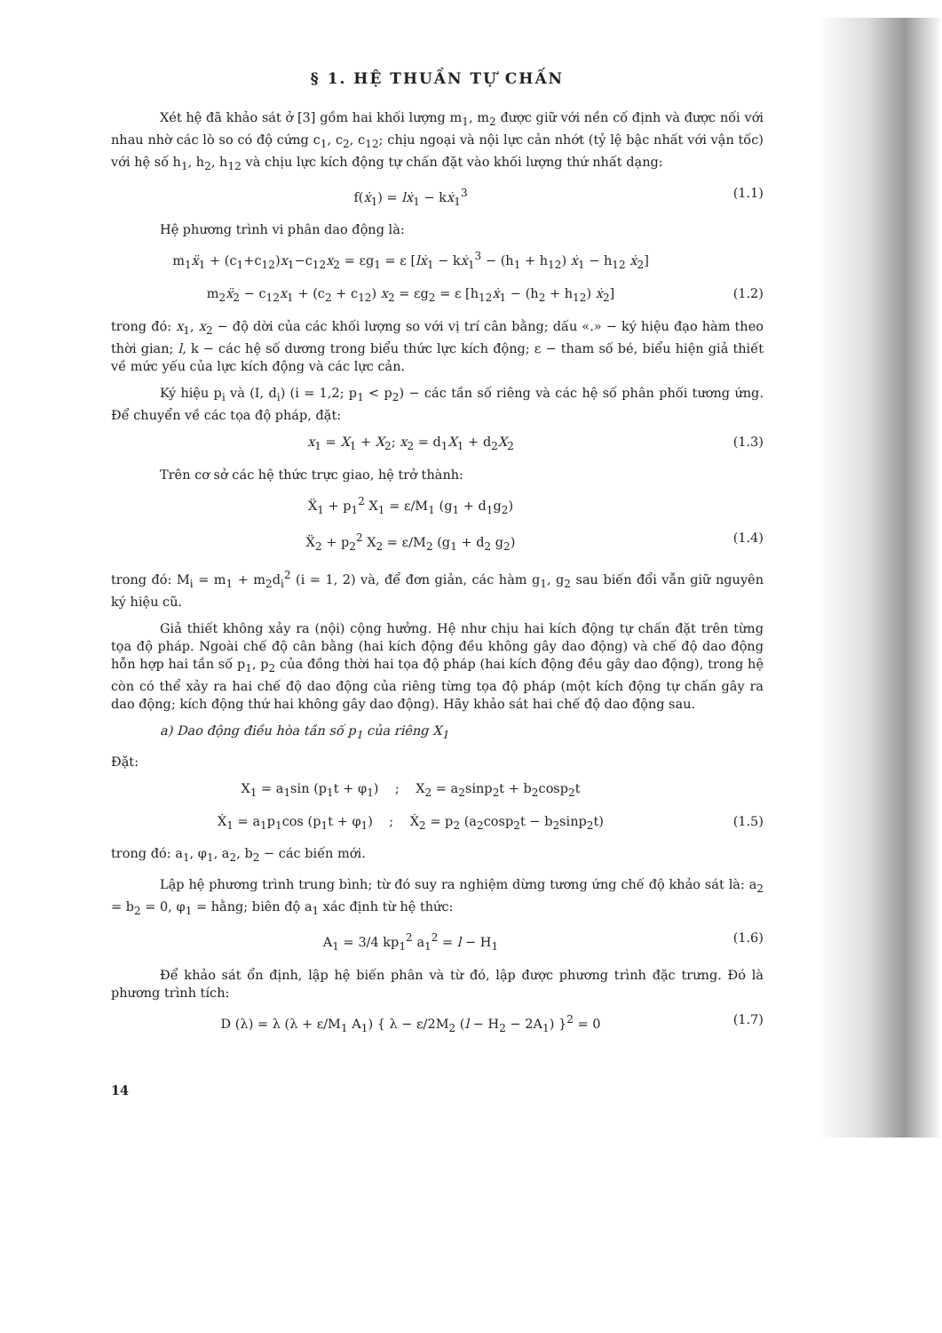§ 1. HỆ THUẦN TỰ CHẤN
Xét hệ đã khảo sát ở [3] gồm hai khối lượng m<sub>1</sub>, m<sub>2</sub> được giữ với nền cố định và được nối với nhau nhờ các lò so có độ cứng c<sub>1</sub>, c<sub>2</sub>, c<sub>12</sub>; chịu ngoại và nội lực cản nhớt (tỷ lệ bậc nhất với vận tốc) với hệ số h<sub>1</sub>, h<sub>2</sub>, h<sub>12</sub> và chịu lực kích động tự chấn đặt vào khối lượng thứ nhất dạng:
f(ẋ<sub>1</sub>) = lẋ<sub>1</sub> − kẋ<sub>1</sub><sup>3</sup> (1.1)
Hệ phương trình vi phân dao động là:
m<sub>1</sub>ẍ<sub>1</sub> + (c<sub>1</sub>+c<sub>12</sub>)x<sub>1</sub>−c<sub>12</sub>x<sub>2</sub> = εg<sub>1</sub> = ε [lẋ<sub>1</sub> − kẋ<sub>1</sub><sup>3</sup> − (h<sub>1</sub> + h<sub>12</sub>) ẋ<sub>1</sub> − h<sub>12</sub> ẋ<sub>2</sub>]
m<sub>2</sub>ẍ<sub>2</sub> − c<sub>12</sub>x<sub>1</sub> + (c<sub>2</sub> + c<sub>12</sub>) x<sub>2</sub> = εg<sub>2</sub> = ε [h<sub>12</sub>ẋ<sub>1</sub> − (h<sub>2</sub> + h<sub>12</sub>) ẋ<sub>2</sub>] (1.2)
trong đó: x<sub>1</sub>, x<sub>2</sub> − độ dời của các khối lượng so với vị trí cân bằng; dấu «.» − ký hiệu đạo hàm theo thời gian; l, k − các hệ số dương trong biểu thức lực kích động; ε − tham số bé, biểu hiện giả thiết về mức yếu của lực kích động và các lực cản.
Ký hiệu p<sub>i</sub> và (I, d<sub>i</sub>) (i = 1,2; p<sub>1</sub> < p<sub>2</sub>) − các tần số riêng và các hệ số phân phối tương ứng. Để chuyển về các tọa độ pháp, đặt:
x<sub>1</sub> = X<sub>1</sub> + X<sub>2</sub>; x<sub>2</sub> = d<sub>1</sub>X<sub>1</sub> + d<sub>2</sub>X<sub>2</sub> (1.3)
Trên cơ sở các hệ thức trực giao, hệ trở thành:
Ẍ<sub>1</sub> + p<sub>1</sub><sup>2</sup> X<sub>1</sub> = ε/M<sub>1</sub> (g<sub>1</sub> + d<sub>1</sub>g<sub>2</sub>)
Ẍ<sub>2</sub> + p<sub>2</sub><sup>2</sup> X<sub>2</sub> = ε/M<sub>2</sub> (g<sub>1</sub> + d<sub>2</sub> g<sub>2</sub>) (1.4)
trong đó: M<sub>i</sub> = m<sub>1</sub> + m<sub>2</sub>d<sub>i</sub><sup>2</sup> (i = 1, 2) và, để đơn giản, các hàm g<sub>1</sub>, g<sub>2</sub> sau biến đổi vẫn giữ nguyên ký hiệu cũ.
Giả thiết không xảy ra (nội) cộng hưởng. Hệ như chịu hai kích động tự chấn đặt trên từng tọa độ pháp. Ngoài chế độ cân bằng (hai kích động đều không gây dao động) và chế độ dao động hỗn hợp hai tần số p<sub>1</sub>, p<sub>2</sub> của đồng thời hai tọa độ pháp (hai kích động đều gây dao động), trong hệ còn có thể xảy ra hai chế độ dao động của riêng từng tọa độ pháp (một kích động tự chấn gây ra dao động; kích động thứ hai không gây dao động). Hãy khảo sát hai chế độ dao động sau.
a) Dao động điều hòa tần số p<sub>1</sub> của riêng X<sub>1</sub>
Đặt:
X<sub>1</sub> = a<sub>1</sub>sin (p<sub>1</sub>t + φ<sub>1</sub>) ; X<sub>2</sub> = a<sub>2</sub>sinp<sub>2</sub>t + b<sub>2</sub>cosp<sub>2</sub>t
Ẋ<sub>1</sub> = a<sub>1</sub>p<sub>1</sub>cos (p<sub>1</sub>t + φ<sub>1</sub>) ; Ẋ<sub>2</sub> = p<sub>2</sub> (a<sub>2</sub>cosp<sub>2</sub>t − b<sub>2</sub>sinp<sub>2</sub>t) (1.5)
trong đó: a<sub>1</sub>, φ<sub>1</sub>, a<sub>2</sub>, b<sub>2</sub> − các biến mới.
Lập hệ phương trình trung bình; từ đó suy ra nghiệm dừng tương ứng chế độ khảo sát là: a<sub>2</sub> = b<sub>2</sub> = 0, φ<sub>1</sub> = hằng; biên độ a<sub>1</sub> xác định từ hệ thức:
A<sub>1</sub> = 3/4 kp<sub>1</sub><sup>2</sup> a<sub>1</sub><sup>2</sup> = l − H<sub>1</sub> (1.6)
Để khảo sát ổn định, lập hệ biến phân và từ đó, lập được phương trình đặc trưng. Đó là phương trình tích:
D (λ) = λ (λ + ε/M<sub>1</sub> A<sub>1</sub>) { λ − ε/2M<sub>2</sub> (l − H<sub>2</sub> − 2A<sub>1</sub>) }<sup>2</sup> = 0 (1.7)
14